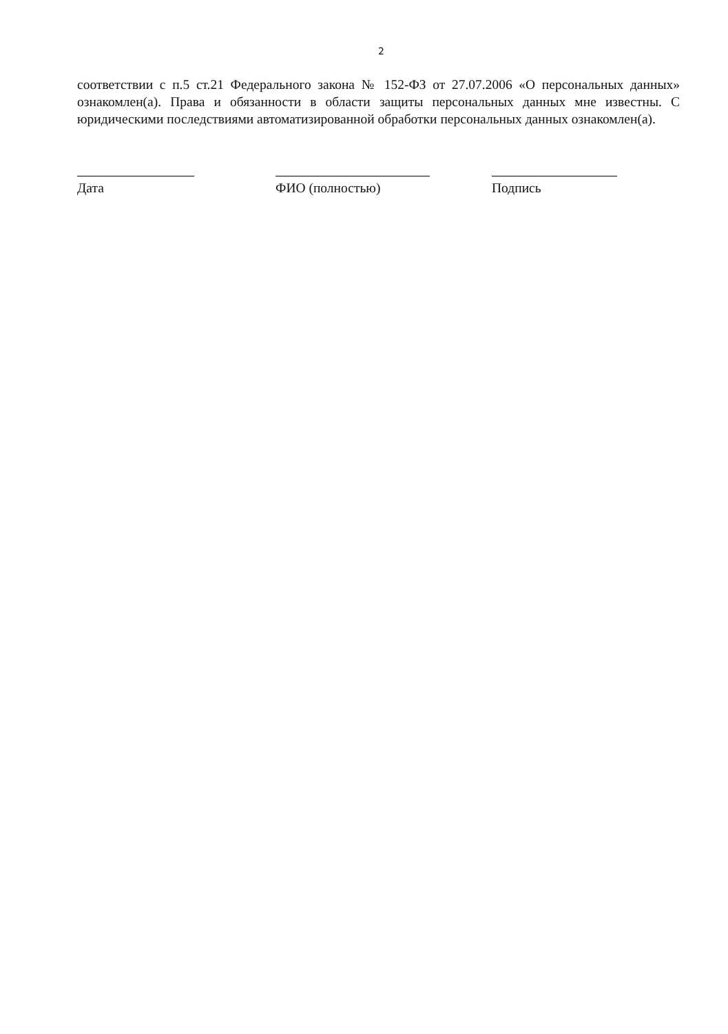2
соответствии с п.5 ст.21 Федерального закона № 152-ФЗ от 27.07.2006 «О персональных данных» ознакомлен(а). Права и обязанности в области защиты персональных данных мне известны. С юридическими последствиями автоматизированной обработки персональных данных ознакомлен(а).
Дата ФИО (полностью) Подпись